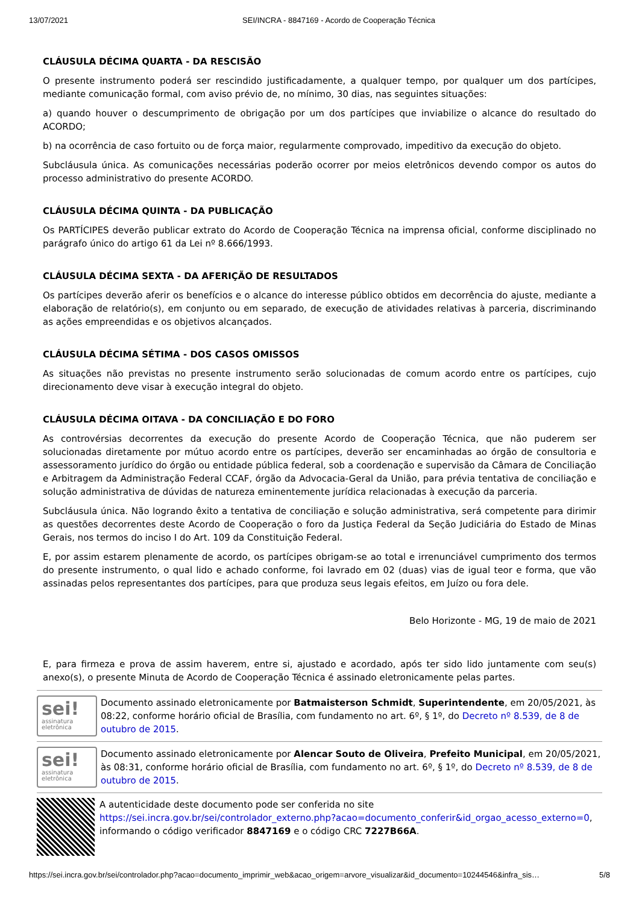13/07/2021 SEI/INCRA - 8847169 - Acordo de Cooperação Técnica
CLÁUSULA DÉCIMA QUARTA - DA RESCISÃO
O presente instrumento poderá ser rescindido justificadamente, a qualquer tempo, por qualquer um dos partícipes, mediante comunicação formal, com aviso prévio de, no mínimo, 30 dias, nas seguintes situações:
a) quando houver o descumprimento de obrigação por um dos partícipes que inviabilize o alcance do resultado do ACORDO;
b) na ocorrência de caso fortuito ou de força maior, regularmente comprovado, impeditivo da execução do objeto.
Subcláusula única. As comunicações necessárias poderão ocorrer por meios eletrônicos devendo compor os autos do processo administrativo do presente ACORDO.
CLÁUSULA DÉCIMA QUINTA - DA PUBLICAÇÃO
Os PARTÍCIPES deverão publicar extrato do Acordo de Cooperação Técnica na imprensa oficial, conforme disciplinado no parágrafo único do artigo 61 da Lei nº 8.666/1993.
CLÁUSULA DÉCIMA SEXTA - DA AFERIÇÃO DE RESULTADOS
Os partícipes deverão aferir os benefícios e o alcance do interesse público obtidos em decorrência do ajuste, mediante a elaboração de relatório(s), em conjunto ou em separado, de execução de atividades relativas à parceria, discriminando as ações empreendidas e os objetivos alcançados.
CLÁUSULA DÉCIMA SÉTIMA - DOS CASOS OMISSOS
As situações não previstas no presente instrumento serão solucionadas de comum acordo entre os partícipes, cujo direcionamento deve visar à execução integral do objeto.
CLÁUSULA DÉCIMA OITAVA - DA CONCILIAÇÃO E DO FORO
As controvérsias decorrentes da execução do presente Acordo de Cooperação Técnica, que não puderem ser solucionadas diretamente por mútuo acordo entre os partícipes, deverão ser encaminhadas ao órgão de consultoria e assessoramento jurídico do órgão ou entidade pública federal, sob a coordenação e supervisão da Câmara de Conciliação e Arbitragem da Administração Federal CCAF, órgão da Advocacia-Geral da União, para prévia tentativa de conciliação e solução administrativa de dúvidas de natureza eminentemente jurídica relacionadas à execução da parceria.
Subcláusula única. Não logrando êxito a tentativa de conciliação e solução administrativa, será competente para dirimir as questões decorrentes deste Acordo de Cooperação o foro da Justiça Federal da Seção Judiciária do Estado de Minas Gerais, nos termos do inciso I do Art. 109 da Constituição Federal.
E, por assim estarem plenamente de acordo, os partícipes obrigam-se ao total e irrenunciável cumprimento dos termos do presente instrumento, o qual lido e achado conforme, foi lavrado em 02 (duas) vias de igual teor e forma, que vão assinadas pelos representantes dos partícipes, para que produza seus legais efeitos, em Juízo ou fora dele.
Belo Horizonte - MG, 19 de maio de 2021
E, para firmeza e prova de assim haverem, entre si, ajustado e acordado, após ter sido lido juntamente com seu(s) anexo(s), o presente Minuta de Acordo de Cooperação Técnica é assinado eletronicamente pelas partes.
sei!
assinatura eletrônica
Documento assinado eletronicamente por Batmaisterson Schmidt, Superintendente, em 20/05/2021, às 08:22, conforme horário oficial de Brasília, com fundamento no art. 6º, § 1º, do Decreto nº 8.539, de 8 de outubro de 2015.
sei!
assinatura eletrônica
Documento assinado eletronicamente por Alencar Souto de Oliveira, Prefeito Municipal, em 20/05/2021, às 08:31, conforme horário oficial de Brasília, com fundamento no art. 6º, § 1º, do Decreto nº 8.539, de 8 de outubro de 2015.
A autenticidade deste documento pode ser conferida no site https://sei.incra.gov.br/sei/controlador_externo.php?acao=documento_conferir&id_orgao_acesso_externo=0, informando o código verificador 8847169 e o código CRC 7227B66A.
https://sei.incra.gov.br/sei/controlador.php?acao=documento_imprimir_web&acao_origem=arvore_visualizar&id_documento=10244546&infra_sis… 5/8